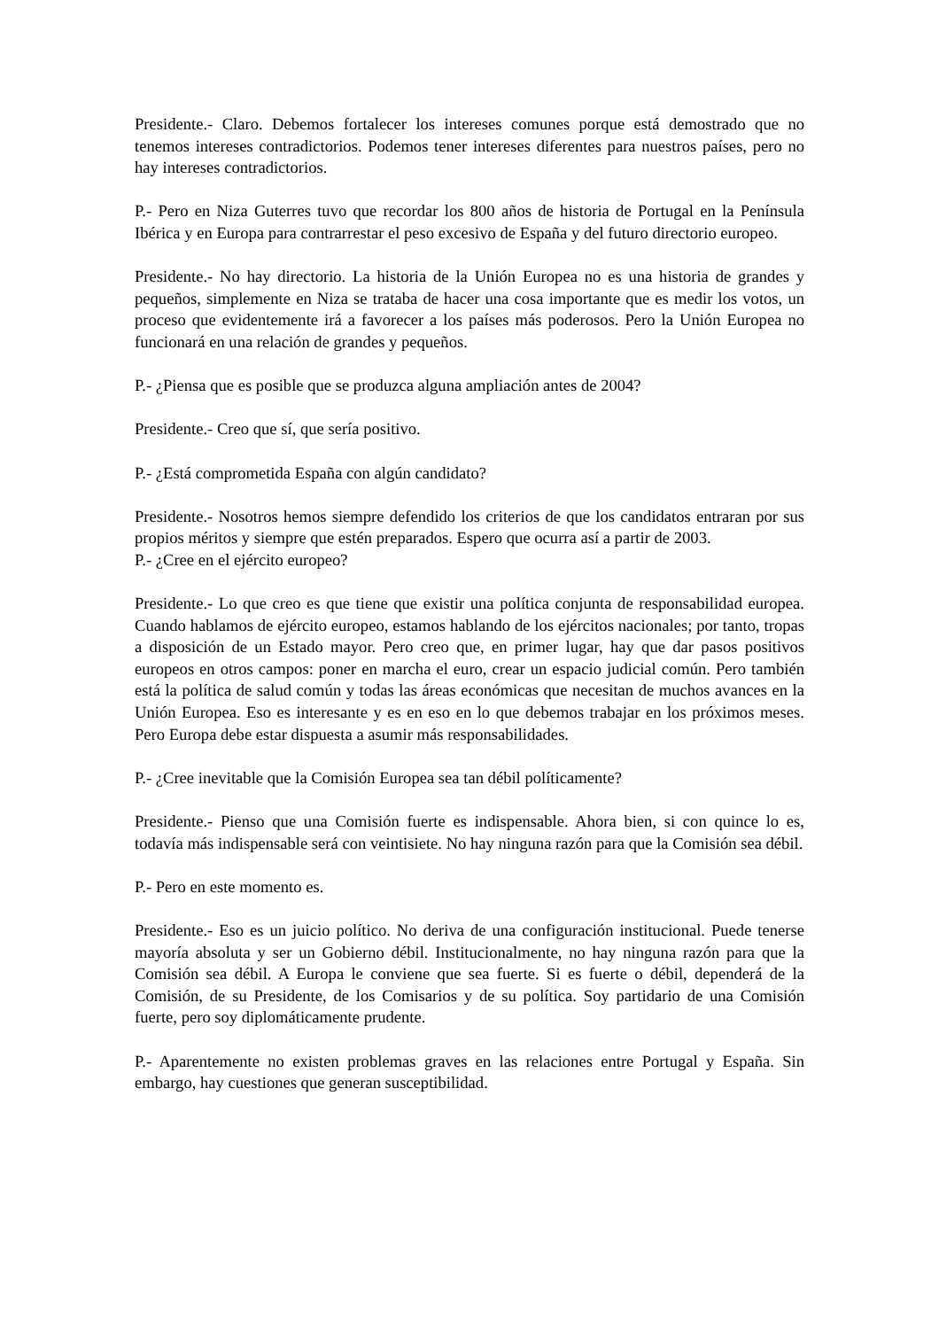Presidente.- Claro. Debemos fortalecer los intereses comunes porque está demostrado que no tenemos intereses contradictorios. Podemos tener intereses diferentes para nuestros países, pero no hay intereses contradictorios.
P.- Pero en Niza Guterres tuvo que recordar los 800 años de historia de Portugal en la Península Ibérica y en Europa para contrarrestar el peso excesivo de España y del futuro directorio europeo.
Presidente.- No hay directorio. La historia de la Unión Europea no es una historia de grandes y pequeños, simplemente en Niza se trataba de hacer una cosa importante que es medir los votos, un proceso que evidentemente irá a favorecer a los países más poderosos. Pero la Unión Europea no funcionará en una relación de grandes y pequeños.
P.- ¿Piensa que es posible que se produzca alguna ampliación antes de 2004?
Presidente.- Creo que sí, que sería positivo.
P.- ¿Está comprometida España con algún candidato?
Presidente.- Nosotros hemos siempre defendido los criterios de que los candidatos entraran por sus propios méritos y siempre que estén preparados. Espero que ocurra así a partir de 2003.
P.- ¿Cree en el ejército europeo?
Presidente.- Lo que creo es que tiene que existir una política conjunta de responsabilidad europea. Cuando hablamos de ejército europeo, estamos hablando de los ejércitos nacionales; por tanto, tropas a disposición de un Estado mayor. Pero creo que, en primer lugar, hay que dar pasos positivos europeos en otros campos: poner en marcha el euro, crear un espacio judicial común. Pero también está la política de salud común y todas las áreas económicas que necesitan de muchos avances en la Unión Europea. Eso es interesante y es en eso en lo que debemos trabajar en los próximos meses. Pero Europa debe estar dispuesta a asumir más responsabilidades.
P.- ¿Cree inevitable que la Comisión Europea sea tan débil políticamente?
Presidente.- Pienso que una Comisión fuerte es indispensable. Ahora bien, si con quince lo es, todavía más indispensable será con veintisiete. No hay ninguna razón para que la Comisión sea débil.
P.- Pero en este momento es.
Presidente.- Eso es un juicio político. No deriva de una configuración institucional. Puede tenerse mayoría absoluta y ser un Gobierno débil. Institucionalmente, no hay ninguna razón para que la Comisión sea débil. A Europa le conviene que sea fuerte. Si es fuerte o débil, dependerá de la Comisión, de su Presidente, de los Comisarios y de su política. Soy partidario de una Comisión fuerte, pero soy diplomáticamente prudente.
P.- Aparentemente no existen problemas graves en las relaciones entre Portugal y España. Sin embargo, hay cuestiones que generan susceptibilidad.